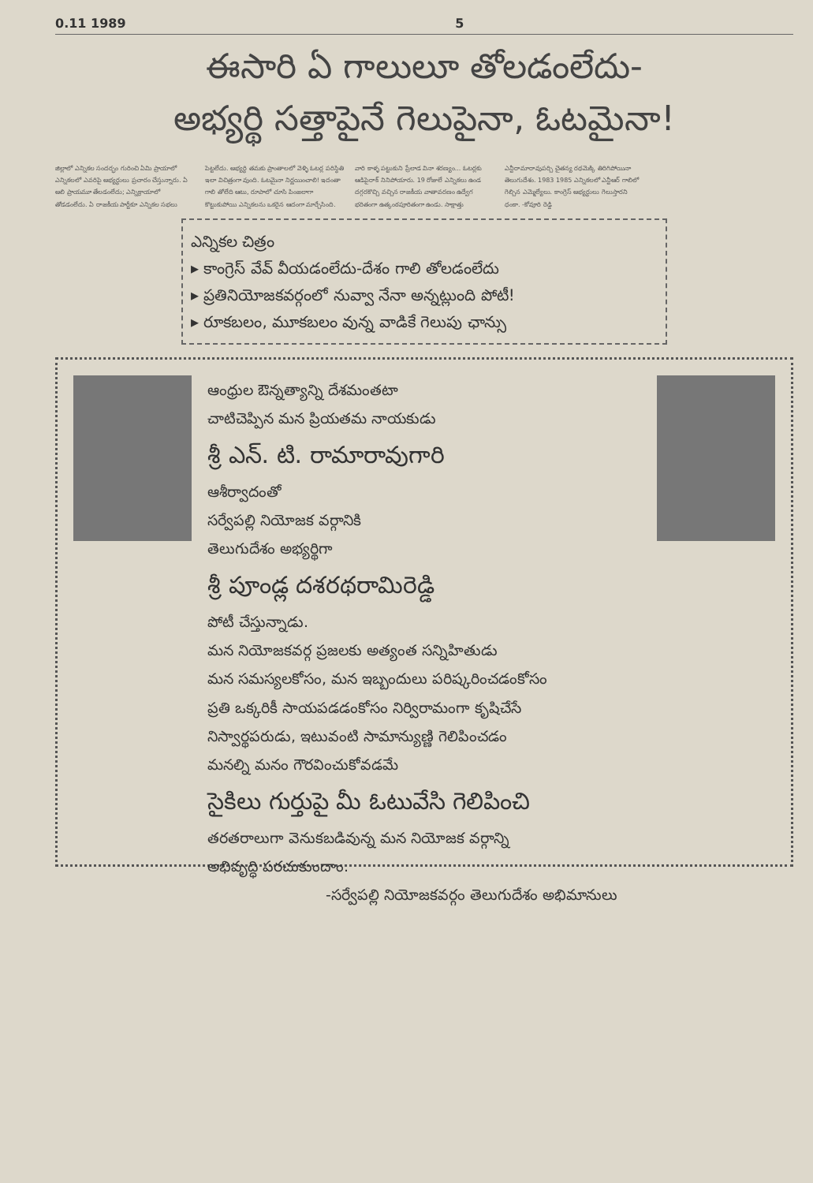0.11 1989 5
ఈసారి ఏ గాలులూ తోలడంలేదు-
అభ్యర్థి సత్తాపైనే గెలుపైనా, ఓటమైనా!
జిల్లాలో ఎన్నికల సందర్భం గురించి ఏమి ప్రాయాలో ఎన్నికలలో ఎవరిపై అభ్యర్థులు ప్రచారం చేస్తున్నారు. ఏ అలి ప్రాయమూ తేలడంలేదు; ఎన్నిక్రాయాలో తోడడంలేదు. ఏ రాజకీయ పార్టీకూ ఎన్నికల సభలు పెట్టలేదు. అభ్యర్థి తమకు ప్రాంతాలలో వెళ్ళి ఓటర్ల పరిస్థితి ఇలా విచిత్రంగా వుంది. ఓటమైనా నిర్ణయించాలి! ఇదంతా గాలి తోలేది ఆటు, రూపాలో చూసి పింజలాగా కొట్టుకుపోయి ఎన్నికలను ఒకరైన ఆదంగా మార్చేసింది. వారి కాళ్ళ పట్టుకుని ప్రేలాడ వినా శరణ్యం... ఓటర్లకు ఆడిపైరాక్ నినిపోయారు. 19 రోజులే ఎన్నికలు ఉండ దగ్గరకొచ్చి వచ్చిన రాజకీయ వాతావరణం ఉద్వేగ భరితంగా ఉత్కంఠపూరితంగా ఉండు. సాక్షాత్తు ఎన్టీరామారావుపర్చి చైతన్య రథమెక్కి తిరిగిపోయినా తెలుగుదేశం. 1983 1985 ఎన్నికలలో ఎన్టీఆర్ గాలిలో గెల్చిన ఎమ్మెల్యేలు. కాంగ్రెస్ అభ్యర్థులు గెలుస్తారని ధంకా. -కోవూరి రెడ్డి
ఎన్నికల చిత్రం
▸ కాంగ్రెస్ వేవ్ వీయడంలేదు-దేశం గాలి తోలడంలేదు
▸ ప్రతినియోజకవర్గంలో నువ్వా నేనా అన్నట్లుంది పోటీ!
▸ రూకబలం, మూకబలం వున్న వాడికే గెలుపు ఛాన్సు
ఆంధ్రుల ఔన్నత్యాన్ని దేశమంతటా
చాటిచెప్పిన మన ప్రియతమ నాయకుడు
శ్రీ ఎన్. టి. రామారావుగారి
ఆశీర్వాదంతో
సర్వేపల్లి నియోజక వర్గానికి
తెలుగుదేశం అభ్యర్థిగా
శ్రీ పూండ్ల దశరథరామిరెడ్డి
పోటీ చేస్తున్నాడు.
మన నియోజకవర్గ ప్రజలకు అత్యంత సన్నిహితుడు
మన సమస్యలకోసం, మన ఇబ్బందులు పరిష్కరించడంకోసం
ప్రతి ఒక్కరికీ సాయపడడంకోసం నిర్విరామంగా కృషిచేసే
నిస్వార్థపరుడు, ఇటువంటి సామాన్యుణ్ణి గెలిపించడం
మనల్ని మనం గౌరవించుకోవడమే
సైకిలు గుర్తుపై మీ ఓటువేసి గెలిపించి
తరతరాలుగా వెనుకబడివున్న మన నియోజక వర్గాన్ని
అభివృద్ధి పరచుకుందాం.
-సర్వేపల్లి నియోజకవర్గం తెలుగుదేశం అభిమానులు